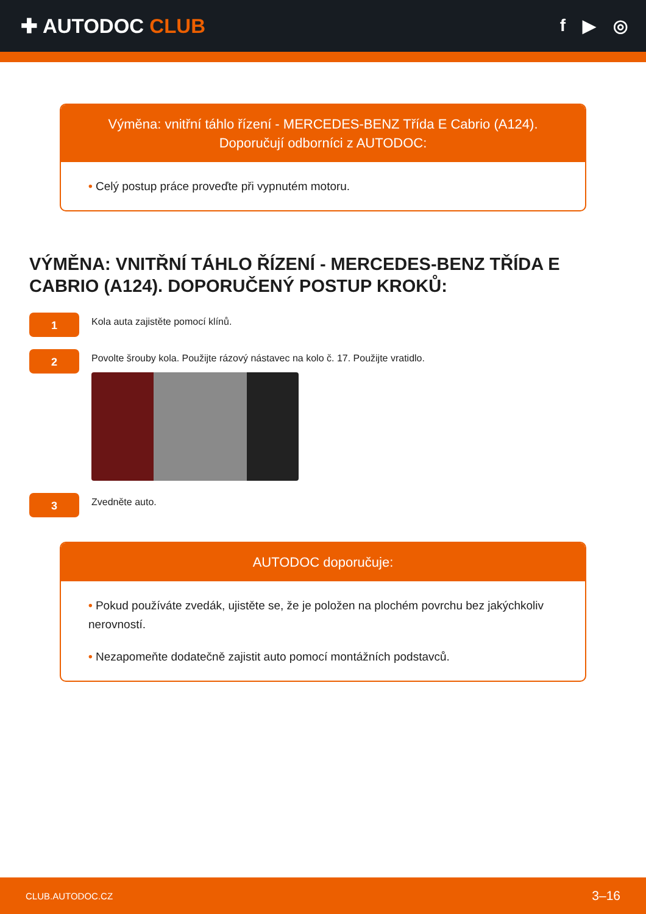✚ AUTODOC CLUB
f ▶ ◎
Výměna: vnitřní táhlo řízení - MERCEDES-BENZ Třída E Cabrio (A124).
Doporučují odborníci z AUTODOC:
• Celý postup práce proveďte při vypnutém motoru.
VÝMĚNA: VNITŘNÍ TÁHLO ŘÍZENÍ - MERCEDES-BENZ TŘÍDA E CABRIO (A124). DOPORUČENÝ POSTUP KROKŮ:
1
Kola auta zajistěte pomocí klínů.
2
Povolte šrouby kola. Použijte rázový nástavec na kolo č. 17. Použijte vratidlo.
3
Zvedněte auto.
AUTODOC doporučuje:
• Pokud používáte zvedák, ujistěte se, že je položen na plochém povrchu bez jakýchkoliv nerovností.
• Nezapomeňte dodatečně zajistit auto pomocí montážních podstavců.
CLUB.AUTODOC.CZ 3–16